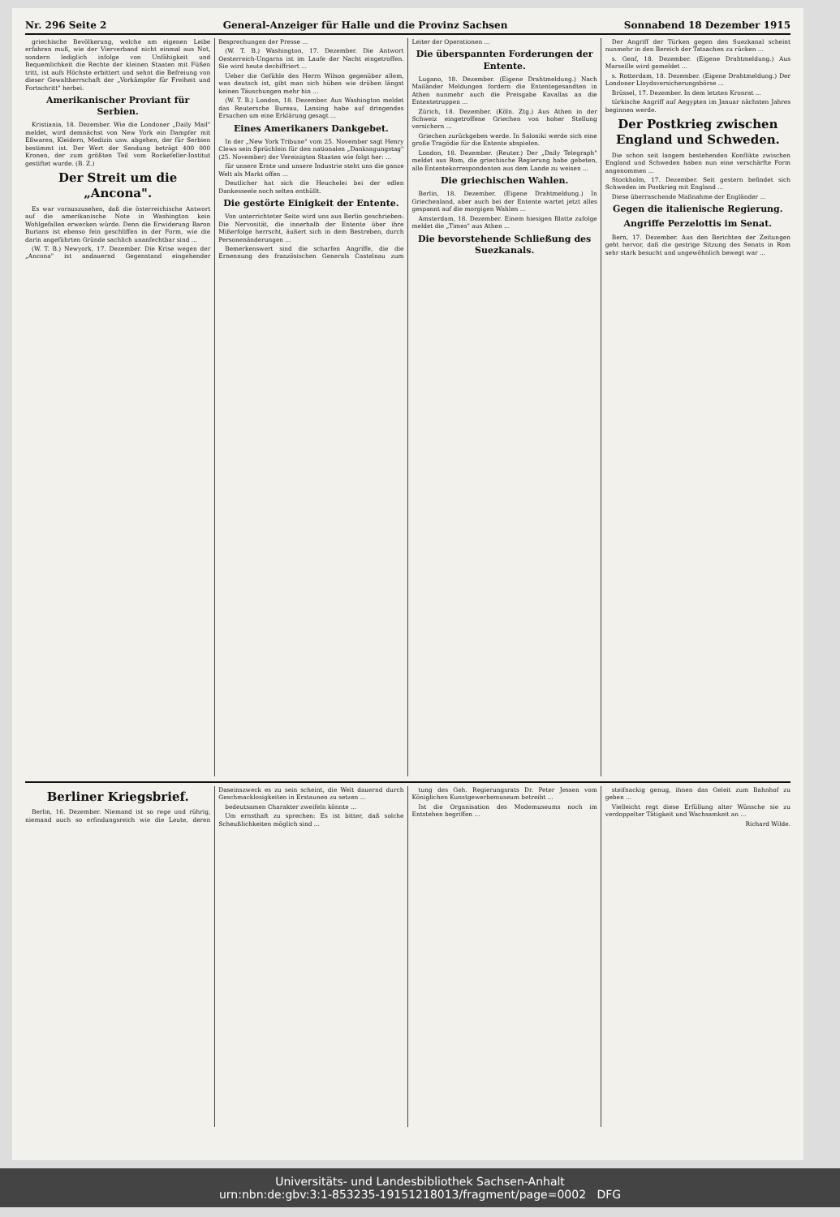Nr. 296 Seite 2 General-Anzeiger für Halle und die Provinz Sachsen Sonnabend 18 Dezember 1915
griechische Bevölkerung, welche am eigenen Leibe erfahren muß, wie der Vierverband nicht einmal aus Not, sondern lediglich infolge von Unfähigkeit und Bequemlichkeit die Rechte der kleinen Staaten mit Füßen tritt, ist aufs Höchste erbittert und sehnt die Befreiung von dieser Gewaltherrschaft der „Vorkämpfer für Freiheit und Fortschritt" herbei.
Amerikanischer Proviant für Serbien.
Kristiania, 18. Dezember. Wie die Londoner „Daily Mail" meldet, wird demnächst von New York ein Dampfer mit Eßwaren, Kleidern, Medizin usw. abgehen, der für Serbien bestimmt ist. Der Wert der Sendung beträgt 400 000 Kronen, der zum größten Teil vom Rockefeller-Institut gestiftet wurde. (B. Z.)
Der Streit um die „Ancona".
Es war vorauszusehen, daß die österreichische Antwort auf die amerikanische Note in Washington kein Wohlgefallen erwecken würde. Denn die Erwiderung Baron Burians ist ebenso fein geschliffen in der Form, wie die darin angeführten Gründe sachlich unanfechtbar sind ...
(W. T. B.) Newyork, 17. Dezember. Die Krise wegen der „Ancona" ist andauernd Gegenstand eingehender Besprechungen der Presse ...
(W. T. B.) Washington, 17. Dezember. Die Antwort Oesterreich-Ungarns ist im Laufe der Nacht eingetroffen. Sie wird heute dechiffriert ...
Ueber die Gefühle des Herrn Wilson gegenüber allem, was deutsch ist, gibt man sich hüben wie drüben längst keinen Täuschungen mehr hin ...
(W. T. B.) London, 18. Dezember. Aus Washington meldet das Reutersche Bureau, Lansing habe auf dringendes Ersuchen um eine Erklärung gesagt ...
Eines Amerikaners Dankgebet.
In der „New York Tribune" vom 25. November sagt Henry Clews sein Sprüchlein für den nationalen „Danksagungstag" (25. November) der Vereinigten Staaten wie folgt her: ...
für unsere Ernte und unsere Industrie steht uns die ganze Welt als Markt offen ...
Deutlicher hat sich die Heuchelei bei der edlen Dankesseele noch selten enthüllt.
Die gestörte Einigkeit der Entente.
Von unterrichteter Seite wird uns aus Berlin geschrieben: Die Nervosität, die innerhalb der Entente über ihre Mißerfolge herrscht, äußert sich in dem Bestreben, durch Personenänderungen ...
Bemerkenswert sind die scharfen Angriffe, die die Ernennung des französischen Generals Castelnau zum Leiter der Operationen ...
Die überspannten Forderungen der Entente.
Lugano, 18. Dezember. (Eigene Drahtmeldung.) Nach Mailänder Meldungen fordern die Ententegesandten in Athen nunmehr auch die Preisgabe Kavallas an die Ententetruppen ...
Zürich, 18. Dezember. (Köln. Ztg.) Aus Athen in der Schweiz eingetroffene Griechen von hoher Stellung versichern ...
Griechen zurückgeben werde. In Saloniki werde sich eine große Tragödie für die Entente abspielen.
London, 18. Dezember. (Reuter.) Der „Daily Telegraph" meldet aus Rom, die griechische Regierung habe gebeten, alle Ententekorrespondenten aus dem Lande zu weisen ...
Die griechischen Wahlen.
Berlin, 18. Dezember. (Eigene Drahtmeldung.) In Griechenland, aber auch bei der Entente wartet jetzt alles gespannt auf die morgigen Wahlen ...
Amsterdam, 18. Dezember. Einem hiesigen Blatte zufolge meldet die „Times" aus Athen ...
Die bevorstehende Schließung des Suezkanals.
Der Angriff der Türken gegen den Suezkanal scheint nunmehr in den Bereich der Tatsachen zu rücken ...
s. Genf, 18. Dezember. (Eigene Drahtmeldung.) Aus Marseille wird gemeldet ...
s. Rotterdam, 18. Dezember. (Eigene Drahtmeldung.) Der Londoner Lloydsversicherungsbörse ...
Brüssel, 17. Dezember. In dem letzten Kronrat ...
türkische Angriff auf Aegypten im Januar nächsten Jahres beginnen werde.
Der Postkrieg zwischen England und Schweden.
Die schon seit langem bestehenden Konflikte zwischen England und Schweden haben nun eine verschärfte Form angenommen ...
Stockholm, 17. Dezember. Seit gestern befindet sich Schweden im Postkrieg mit England ...
Diese überraschende Maßnahme der Engländer ...
Gegen die italienische Regierung.
Angriffe Perzelottis im Senat.
Bern, 17. Dezember. Aus den Berichten der Zeitungen geht hervor, daß die gestrige Sitzung des Senats in Rom sehr stark besucht und ungewöhnlich bewegt war ...
Berliner Kriegsbrief.
Berlin, 16. Dezember. Niemand ist so rege und rührig, niemand auch so erfindungsreich wie die Leute, deren Daseinszweck es zu sein scheint, die Welt dauernd durch Geschmacklosigkeiten in Erstaunen zu setzen ...
bedeutsamen Charakter zweifeln könnte ...
Um ernsthaft zu sprechen: Es ist bitter, daß solche Scheußlichkeiten möglich sind ...
tung des Geh. Regierungsrats Dr. Peter Jessen vom Königlichen Kunstgewerbemuseum betreibt ...
Ist die Organisation des Modemuseums noch im Entstehen begriffen ...
steifnackig genug, ihnen das Geleit zum Bahnhof zu geben ...
Vielleicht regt diese Erfüllung alter Wünsche sie zu verdoppelter Tätigkeit und Wachsamkeit an ...
Richard Wilde.
Universitäts- und Landesbibliothek Sachsen-Anhalt
urn:nbn:de:gbv:3:1-853235-19151218013/fragment/page=0002 DFG